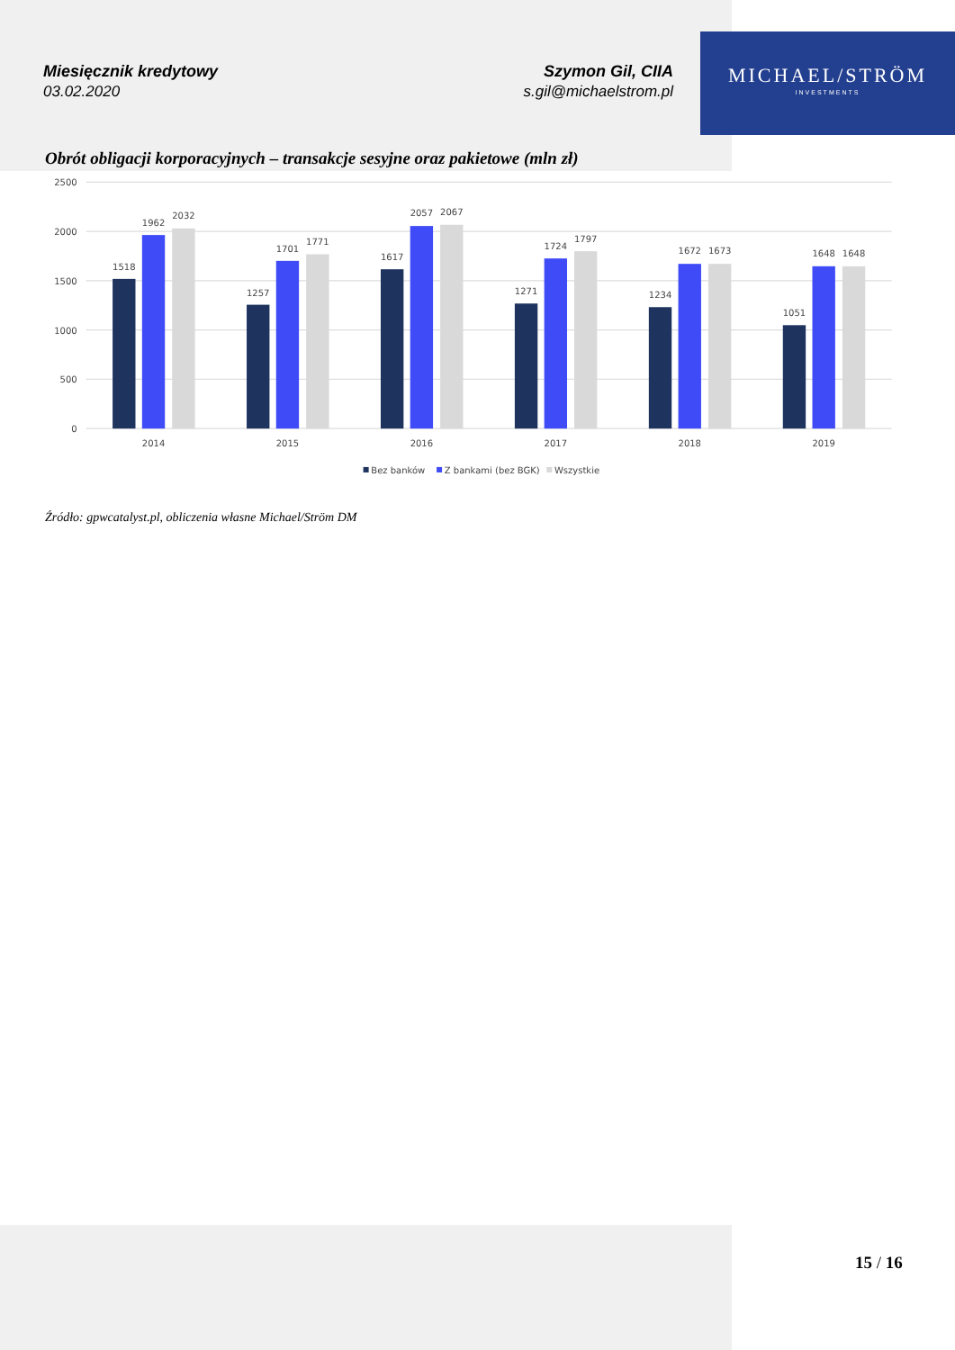MICHAEL/STRÖM
INVESTMENTS
Miesięcznik kredytowy
03.02.2020
Szymon Gil, CIIA
s.gil@michaelstrom.pl
Obrót obligacji korporacyjnych – transakcje sesyjne oraz pakietowe (mln zł)
2500
2000
1500
1000
500
0
1518
1962
2032
1257
1701
1771
1617
2057
2067
1271
1724
1797
1234
1672
1673
1051
1648
1648
2014
2015
2016
2017
2018
2019
Bez banków
Z bankami (bez BGK)
Wszystkie
Źródło: gpwcatalyst.pl, obliczenia własne Michael/Ström DM
15 / 16